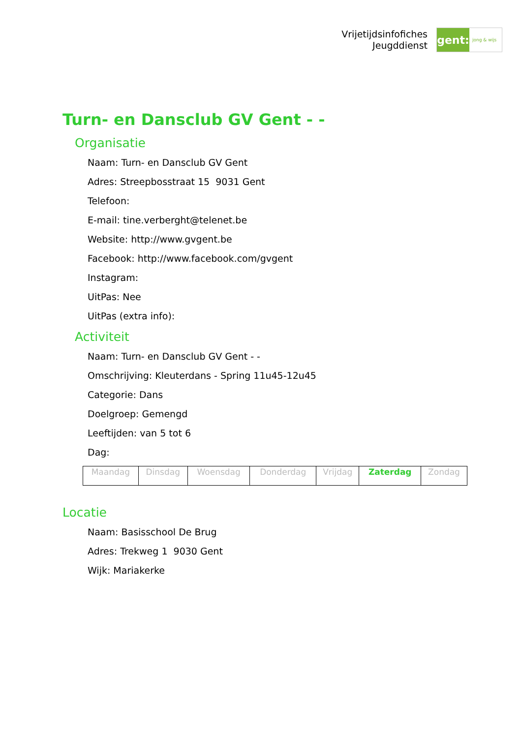Vrijetijdsinfofiches
Jeugddienst
gent:
jong & wijs
Turn- en Dansclub GV Gent - -
Organisatie
Naam: Turn- en Dansclub GV Gent
Adres: Streepbosstraat 15 9031 Gent
Telefoon:
E-mail: tine.verberght@telenet.be
Website: http://www.gvgent.be
Facebook: http://www.facebook.com/gvgent
Instagram:
UitPas: Nee
UitPas (extra info):
Activiteit
Naam: Turn- en Dansclub GV Gent - -
Omschrijving: Kleuterdans - Spring 11u45-12u45
Categorie: Dans
Doelgroep: Gemengd
Leeftijden: van 5 tot 6
Dag:
| Maandag | Dinsdag | Woensdag | Donderdag | Vrijdag | Zaterdag | Zondag |
Locatie
Naam: Basisschool De Brug
Adres: Trekweg 1 9030 Gent
Wijk: Mariakerke